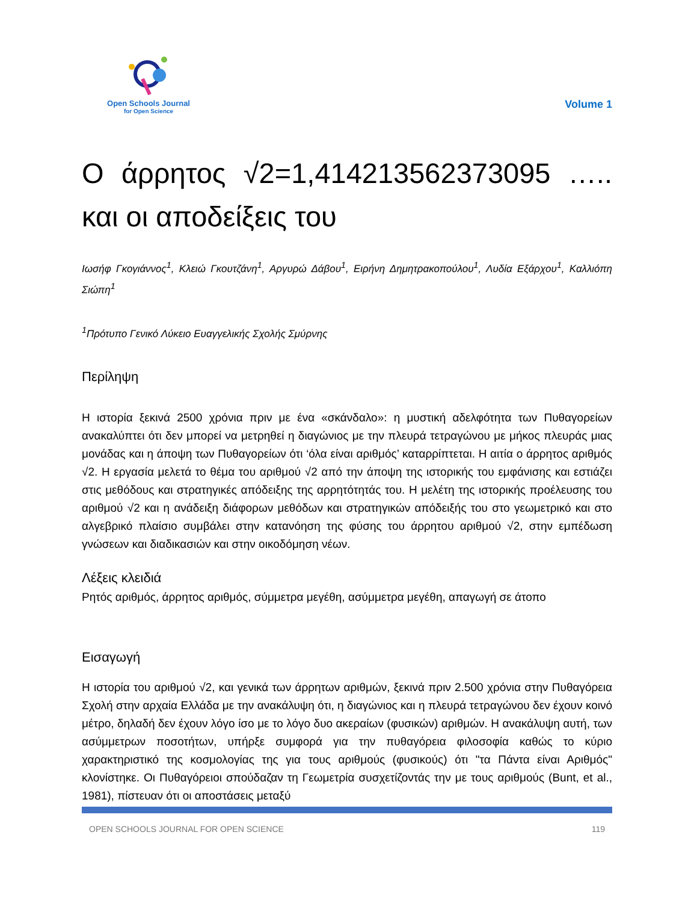Open Schools Journal
for Open Science
Volume 1
Ο άρρητος √2=1,414213562373095 ….. και οι αποδείξεις του
Ιωσήφ Γκογιάννος<sup>1</sup>, Κλειώ Γκουτζάνη<sup>1</sup>, Αργυρώ Δάβου<sup>1</sup>, Ειρήνη Δημητρακοπούλου<sup>1</sup>, Λυδία Εξάρχου<sup>1</sup>, Καλλιόπη Σιώπη<sup>1</sup>
<sup>1</sup> Πρότυπο Γενικό Λύκειο Ευαγγελικής Σχολής Σμύρνης
Περίληψη
Η ιστορία ξεκινά 2500 χρόνια πριν με ένα «σκάνδαλο»: η μυστική αδελφότητα των Πυθαγορείων ανακαλύπτει ότι δεν μπορεί να μετρηθεί η διαγώνιος με την πλευρά τετραγώνου με μήκος πλευράς μιας μονάδας και η άποψη των Πυθαγορείων ότι ‘όλα είναι αριθμός’ καταρρίπτεται. Η αιτία ο άρρητος αριθμός √2. Η εργασία μελετά το θέμα του αριθμού √2 από την άποψη της ιστορικής του εμφάνισης και εστιάζει στις μεθόδους και στρατηγικές απόδειξης της αρρητότητάς του. Η μελέτη της ιστορικής προέλευσης του αριθμού √2 και η ανάδειξη διάφορων μεθόδων και στρατηγικών απόδειξής του στο γεωμετρικό και στο αλγεβρικό πλαίσιο συμβάλει στην κατανόηση της φύσης του άρρητου αριθμού √2, στην εμπέδωση γνώσεων και διαδικασιών και στην οικοδόμηση νέων.
Λέξεις κλειδιά
Ρητός αριθμός, άρρητος αριθμός, σύμμετρα μεγέθη, ασύμμετρα μεγέθη, απαγωγή σε άτοπο
Εισαγωγή
Η ιστορία του αριθμού √2, και γενικά των άρρητων αριθμών, ξεκινά πριν 2.500 χρόνια στην Πυθαγόρεια Σχολή στην αρχαία Ελλάδα με την ανακάλυψη ότι, η διαγώνιος και η πλευρά τετραγώνου δεν έχουν κοινό μέτρο, δηλαδή δεν έχουν λόγο ίσο με το λόγο δυο ακεραίων (φυσικών) αριθμών. Η ανακάλυψη αυτή, των ασύμμετρων ποσοτήτων, υπήρξε συμφορά για την πυθαγόρεια φιλοσοφία καθώς το κύριο χαρακτηριστικό της κοσμολογίας της για τους αριθμούς (φυσικούς) ότι "τα Πάντα είναι Αριθμός" κλονίστηκε. Οι Πυθαγόρειοι σπούδαζαν τη Γεωμετρία συσχετίζοντάς την με τους αριθμούς (Bunt, et al., 1981), πίστευαν ότι οι αποστάσεις μεταξύ
OPEN SCHOOLS JOURNAL FOR OPEN SCIENCE 119